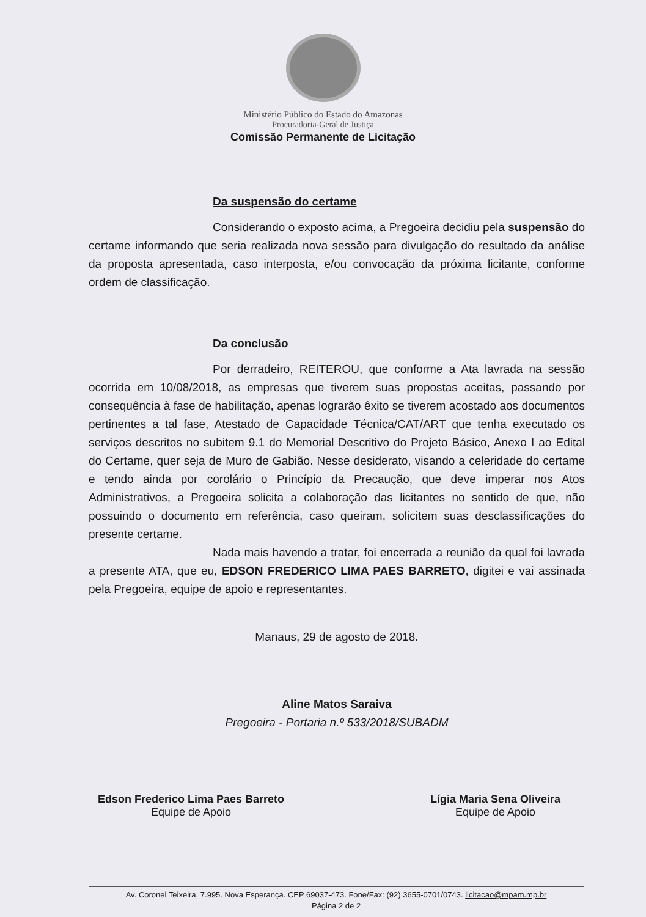Ministério Público do Estado do Amazonas
Procuradoria-Geral de Justiça
Comissão Permanente de Licitação
Da suspensão do certame
Considerando o exposto acima, a Pregoeira decidiu pela suspensão do certame informando que seria realizada nova sessão para divulgação do resultado da análise da proposta apresentada, caso interposta, e/ou convocação da próxima licitante, conforme ordem de classificação.
Da conclusão
Por derradeiro, REITEROU, que conforme a Ata lavrada na sessão ocorrida em 10/08/2018, as empresas que tiverem suas propostas aceitas, passando por consequência à fase de habilitação, apenas lograrão êxito se tiverem acostado aos documentos pertinentes a tal fase, Atestado de Capacidade Técnica/CAT/ART que tenha executado os serviços descritos no subitem 9.1 do Memorial Descritivo do Projeto Básico, Anexo I ao Edital do Certame, quer seja de Muro de Gabião. Nesse desiderato, visando a celeridade do certame e tendo ainda por corolário o Princípio da Precaução, que deve imperar nos Atos Administrativos, a Pregoeira solicita a colaboração das licitantes no sentido de que, não possuindo o documento em referência, caso queiram, solicitem suas desclassificações do presente certame.
Nada mais havendo a tratar, foi encerrada a reunião da qual foi lavrada a presente ATA, que eu, EDSON FREDERICO LIMA PAES BARRETO, digitei e vai assinada pela Pregoeira, equipe de apoio e representantes.
Manaus, 29 de agosto de 2018.
Aline Matos Saraiva
Pregoeira - Portaria n.º 533/2018/SUBADM
Edson Frederico Lima Paes Barreto
Equipe de Apoio
Lígia Maria Sena Oliveira
Equipe de Apoio
Av. Coronel Teixeira, 7.995. Nova Esperança. CEP 69037-473. Fone/Fax: (92) 3655-0701/0743. licitacao@mpam.mp.br
Página 2 de 2